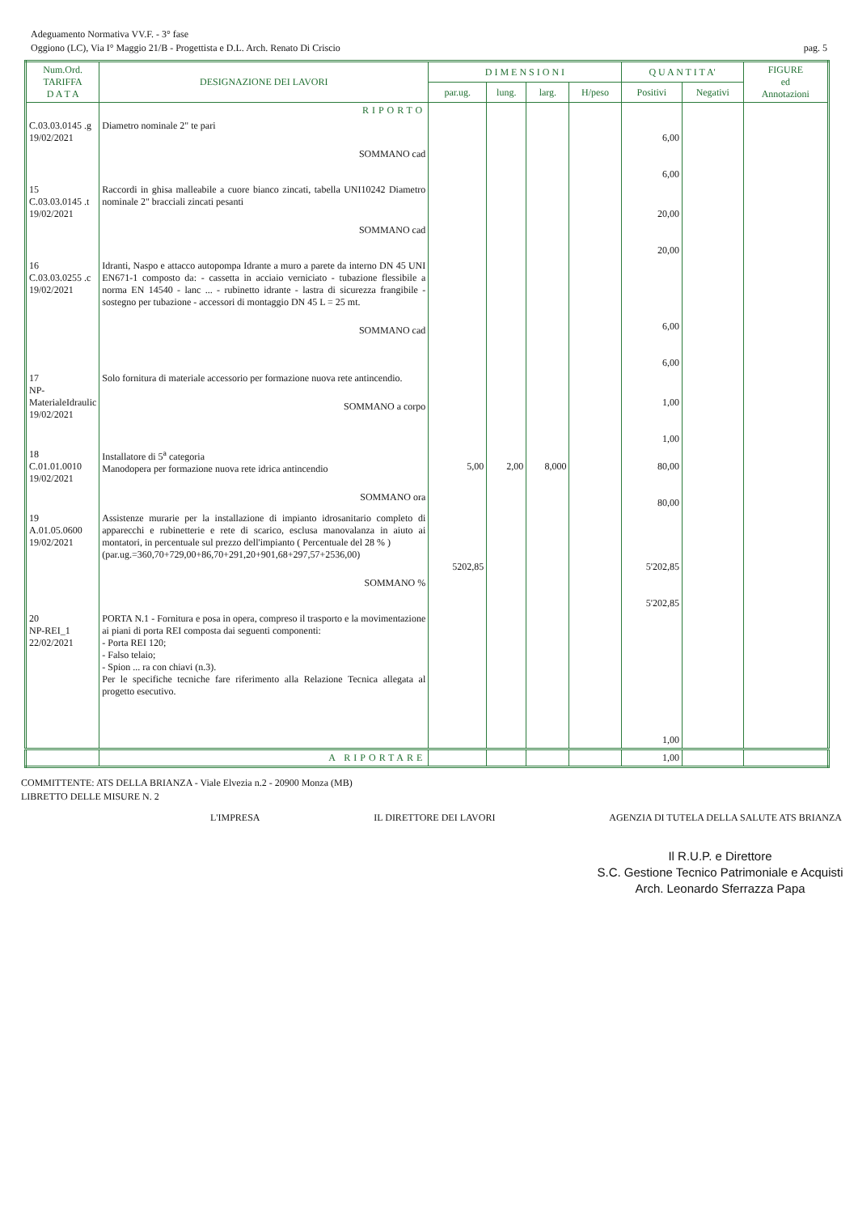Adeguamento Normativa VV.F. - 3° fase
Oggiono (LC), Via I° Maggio 21/B - Progettista e D.L. Arch. Renato Di Criscio pag. 5
| Num.Ord. TARIFFA D A T A | DESIGNAZIONE DEI LAVORI | D I M E N S I O N I | | | | Q U A N T I T A' | | FIGURE ed Annotazioni |
| --- | --- | --- | --- | --- | --- | --- | --- | --- |
| | | par.ug. | lung. | larg. | H/peso | Positivi | Negativi | |
| | RIPORTO | | | | | | | |
| C.03.03.0145 .g 19/02/2021 | Diametro nominale 2" te pari SOMMANO cad | | | | | 6,00 6,00 | | |
| 15 C.03.03.0145 .t 19/02/2021 | Raccordi in ghisa malleabile a cuore bianco zincati, tabella UNI10242 Diametro nominale 2" bracciali zincati pesanti SOMMANO cad | | | | | 20,00 20,00 | | |
| 16 C.03.03.0255 .c 19/02/2021 | Idranti, Naspo e attacco autopompa Idrante a muro a parete da interno DN 45 UNI EN671-1 composto da: - cassetta in acciaio verniciato - tubazione flessibile a norma EN 14540 - lanc ... - rubinetto idrante - lastra di sicurezza frangibile - sostegno per tubazione - accessori di montaggio DN 45 L = 25 mt. SOMMANO cad | | | | | 6,00 6,00 | | |
| 17 NP-MaterialeIdraulic 19/02/2021 | Solo fornitura di materiale accessorio per formazione nuova rete antincendio. SOMMANO a corpo | | | | | 1,00 1,00 | | |
| 18 C.01.01.0010 19/02/2021 | Installatore di 5<sup>a</sup> categoria Manodopera per formazione nuova rete idrica antincendio SOMMANO ora | 5,00 | 2,00 | 8,000 | | 80,00 80,00 | | |
| 19 A.01.05.0600 19/02/2021 | Assistenze murarie per la installazione di impianto idrosanitario completo di apparecchi e rubinetterie e rete di scarico, esclusa manovalanza in aiuto ai montatori, in percentuale sul prezzo dell'impianto ( Percentuale del 28 % ) (par.ug.=360,70+729,00+86,70+291,20+901,68+297,57+2536,00) SOMMANO % | 5202,85 | | | | 5'202,85 5'202,85 | | |
| 20 NP-REI_1 22/02/2021 | PORTA N.1 - Fornitura e posa in opera, compreso il trasporto e la movimentazione ai piani di porta REI composta dai seguenti componenti: - Porta REI 120; - Falso telaio; - Spion ... ra con chiavi (n.3). Per le specifiche tecniche fare riferimento alla Relazione Tecnica allegata al progetto esecutivo. | | | | | 1,00 | | |
| | A RIPORTARE | | | | | 1,00 | | |
COMMITTENTE: ATS DELLA BRIANZA - Viale Elvezia n.2 - 20900 Monza (MB)
LIBRETTO DELLE MISURE N. 2
L'IMPRESA IL DIRETTORE DEI LAVORI AGENZIA DI TUTELA DELLA SALUTE ATS BRIANZA
Il R.U.P. e Direttore
S.C. Gestione Tecnico Patrimoniale e Acquisti
Arch. Leonardo Sferrazza Papa